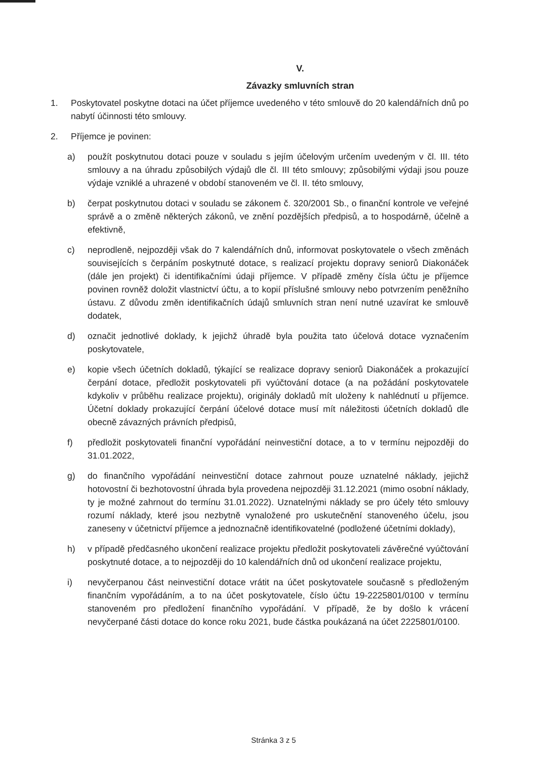V.
Závazky smluvních stran
1. Poskytovatel poskytne dotaci na účet příjemce uvedeného v této smlouvě do 20 kalendářních dnů po nabytí účinnosti této smlouvy.
2. Příjemce je povinen:
a) použít poskytnutou dotaci pouze v souladu s jejím účelovým určením uvedeným v čl. III. této smlouvy a na úhradu způsobilých výdajů dle čl. III této smlouvy; způsobilými výdaji jsou pouze výdaje vzniklé a uhrazené v období stanoveném ve čl. II. této smlouvy,
b) čerpat poskytnutou dotaci v souladu se zákonem č. 320/2001 Sb., o finanční kontrole ve veřejné správě a o změně některých zákonů, ve znění pozdějších předpisů, a to hospodárně, účelně a efektivně,
c) neprodleně, nejpozději však do 7 kalendářních dnů, informovat poskytovatele o všech změnách souvisejících s čerpáním poskytnuté dotace, s realizací projektu dopravy seniorů Diakonáček (dále jen projekt) či identifikačními údaji příjemce. V případě změny čísla účtu je příjemce povinen rovněž doložit vlastnictví účtu, a to kopií příslušné smlouvy nebo potvrzením peněžního ústavu. Z důvodu změn identifikačních údajů smluvních stran není nutné uzavírat ke smlouvě dodatek,
d) označit jednotlivé doklady, k jejichž úhradě byla použita tato účelová dotace vyznačením poskytovatele,
e) kopie všech účetních dokladů, týkající se realizace dopravy seniorů Diakonáček a prokazující čerpání dotace, předložit poskytovateli při vyúčtování dotace (a na požádání poskytovatele kdykoliv v průběhu realizace projektu), originály dokladů mít uloženy k nahlédnutí u příjemce. Účetní doklady prokazující čerpání účelové dotace musí mít náležitosti účetních dokladů dle obecně závazných právních předpisů,
f) předložit poskytovateli finanční vypořádání neinvestiční dotace, a to v termínu nejpozději do 31.01.2022,
g) do finančního vypořádání neinvestiční dotace zahrnout pouze uznatelné náklady, jejichž hotovostní či bezhotovostní úhrada byla provedena nejpozději 31.12.2021 (mimo osobní náklady, ty je možné zahrnout do termínu 31.01.2022). Uznatelnými náklady se pro účely této smlouvy rozumí náklady, které jsou nezbytně vynaložené pro uskutečnění stanoveného účelu, jsou zaneseny v účetnictví příjemce a jednoznačně identifikovatelné (podložené účetními doklady),
h) v případě předčasného ukončení realizace projektu předložit poskytovateli závěrečné vyúčtování poskytnuté dotace, a to nejpozději do 10 kalendářních dnů od ukončení realizace projektu,
i) nevyčerpanou část neinvestiční dotace vrátit na účet poskytovatele současně s předloženým finančním vypořádáním, a to na účet poskytovatele, číslo účtu 19-2225801/0100 v termínu stanoveném pro předložení finančního vypořádání. V případě, že by došlo k vrácení nevyčerpané části dotace do konce roku 2021, bude částka poukázaná na účet 2225801/0100.
Stránka 3 z 5